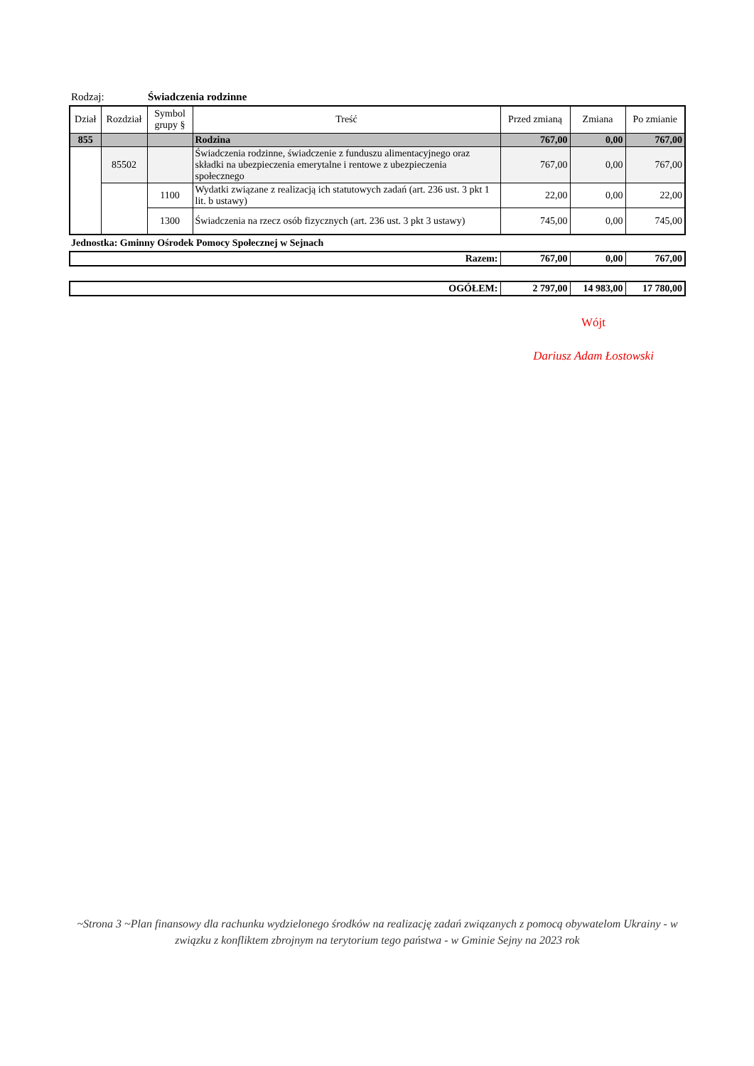Rodzaj: Świadczenia rodzinne
| Dział | Rozdział | Symbol grupy § | Treść | Przed zmianą | Zmiana | Po zmianie |
| --- | --- | --- | --- | --- | --- | --- |
| 855 | | | Rodzina | 767,00 | 0,00 | 767,00 |
| | 85502 | | Świadczenia rodzinne, świadczenie z funduszu alimentacyjnego oraz składki na ubezpieczenia emerytalne i rentowe z ubezpieczenia społecznego | 767,00 | 0,00 | 767,00 |
| | | 1100 | Wydatki związane z realizacją ich statutowych zadań (art. 236 ust. 3 pkt 1 lit. b ustawy) | 22,00 | 0,00 | 22,00 |
| | | 1300 | Świadczenia na rzecz osób fizycznych (art. 236 ust. 3 pkt 3 ustawy) | 745,00 | 0,00 | 745,00 |
Jednostka: Gminny Ośrodek Pomocy Społecznej w Sejnach
| Razem: | 767,00 | 0,00 | 767,00 |
| OGÓŁEM: | 2 797,00 | 14 983,00 | 17 780,00 |
Wójt
Dariusz Adam Łostowski
~Strona 3 ~Plan finansowy dla rachunku wydzielonego środków na realizację zadań związanych z pomocą obywatelom Ukrainy - w związku z konfliktem zbrojnym na terytorium tego państwa - w Gminie Sejny na 2023 rok